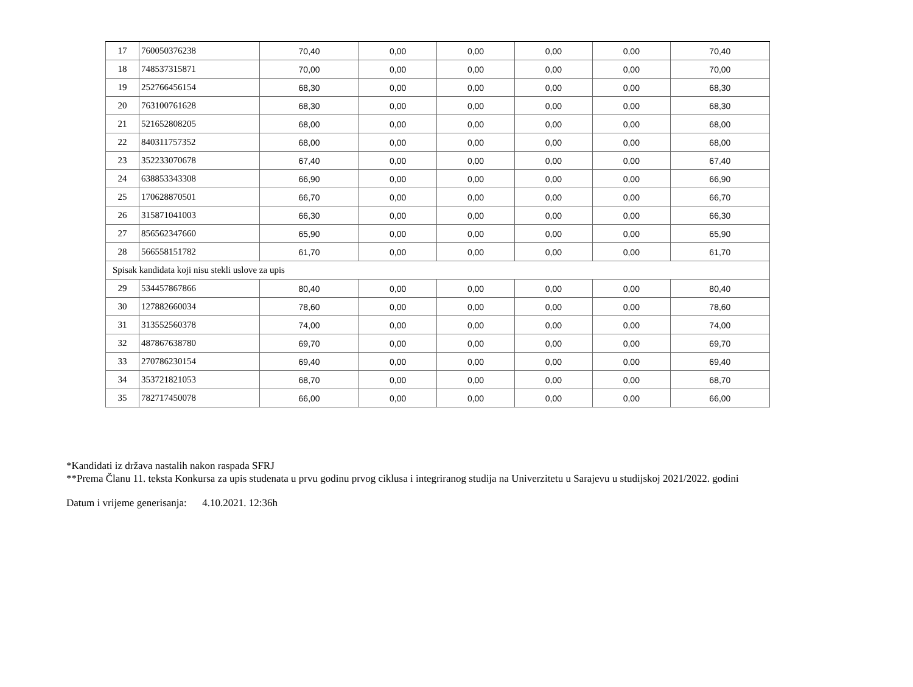| 17 | 760050376238 | 70,40 | 0,00 | 0,00 | 0,00 | 0,00 | 70,40 |
| 18 | 748537315871 | 70,00 | 0,00 | 0,00 | 0,00 | 0,00 | 70,00 |
| 19 | 252766456154 | 68,30 | 0,00 | 0,00 | 0,00 | 0,00 | 68,30 |
| 20 | 763100761628 | 68,30 | 0,00 | 0,00 | 0,00 | 0,00 | 68,30 |
| 21 | 521652808205 | 68,00 | 0,00 | 0,00 | 0,00 | 0,00 | 68,00 |
| 22 | 840311757352 | 68,00 | 0,00 | 0,00 | 0,00 | 0,00 | 68,00 |
| 23 | 352233070678 | 67,40 | 0,00 | 0,00 | 0,00 | 0,00 | 67,40 |
| 24 | 638853343308 | 66,90 | 0,00 | 0,00 | 0,00 | 0,00 | 66,90 |
| 25 | 170628870501 | 66,70 | 0,00 | 0,00 | 0,00 | 0,00 | 66,70 |
| 26 | 315871041003 | 66,30 | 0,00 | 0,00 | 0,00 | 0,00 | 66,30 |
| 27 | 856562347660 | 65,90 | 0,00 | 0,00 | 0,00 | 0,00 | 65,90 |
| 28 | 566558151782 | 61,70 | 0,00 | 0,00 | 0,00 | 0,00 | 61,70 |
| Spisak kandidata koji nisu stekli uslove za upis | | | | | | | |
| 29 | 534457867866 | 80,40 | 0,00 | 0,00 | 0,00 | 0,00 | 80,40 |
| 30 | 127882660034 | 78,60 | 0,00 | 0,00 | 0,00 | 0,00 | 78,60 |
| 31 | 313552560378 | 74,00 | 0,00 | 0,00 | 0,00 | 0,00 | 74,00 |
| 32 | 487867638780 | 69,70 | 0,00 | 0,00 | 0,00 | 0,00 | 69,70 |
| 33 | 270786230154 | 69,40 | 0,00 | 0,00 | 0,00 | 0,00 | 69,40 |
| 34 | 353721821053 | 68,70 | 0,00 | 0,00 | 0,00 | 0,00 | 68,70 |
| 35 | 782717450078 | 66,00 | 0,00 | 0,00 | 0,00 | 0,00 | 66,00 |
*Kandidati iz država nastalih nakon raspada SFRJ
**Prema Članu 11. teksta Konkursa za upis studenata u prvu godinu prvog ciklusa i integriranog studija na Univerzitetu u Sarajevu u studijskoj 2021/2022. godini
Datum i vrijeme generisanja: 4.10.2021. 12:36h